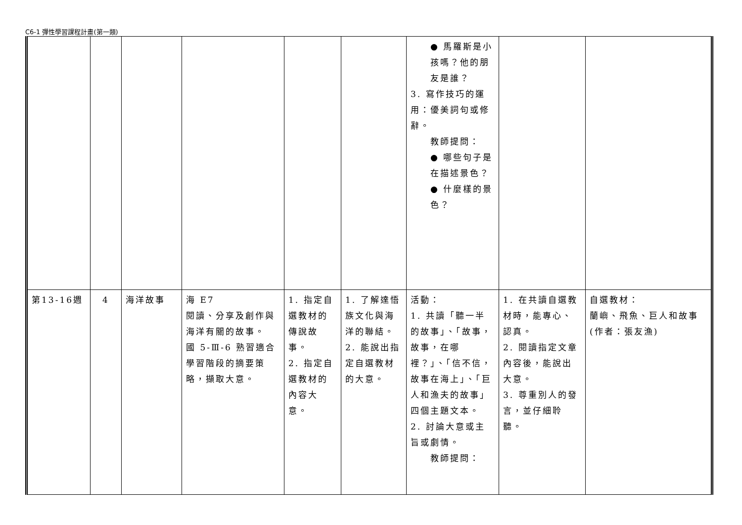C6-1 彈性學習課程計畫(第一類)
| | | | | | | ● 馬羅斯是小孩嗎？他的朋友是誰？ 3. 寫作技巧的運用：優美詞句或修辭。 教師提問： ● 哪些句子是在描述景色？ ● 什麼樣的景色？ | | |
| 第13-16週 | 4 | 海洋故事 | 海 E7 閱讀、分享及創作與海洋有關的故事。 國 5-Ⅲ-6 熟習適合學習階段的摘要策略，擷取大意。 | 1. 指定自選教材的傳說故事。 2. 指定自選教材的內容大意。 | 1. 了解達悟族文化與海洋的聯結。 2. 能說出指定自選教材的大意。 | 活動： 1. 共讀「聽一半的故事」、「故事，故事，在哪裡？」、「信不信，故事在海上」、「巨人和漁夫的故事」四個主題文本。 2. 討論大意或主旨或劇情。 教師提問： | 1. 在共讀自選教材時，能專心、認真。 2. 閱讀指定文章內容後，能說出大意。 3. 尊重別人的發言，並仔細聆聽。 | 自選教材： 蘭嶼、飛魚、巨人和故事(作者：張友漁) |